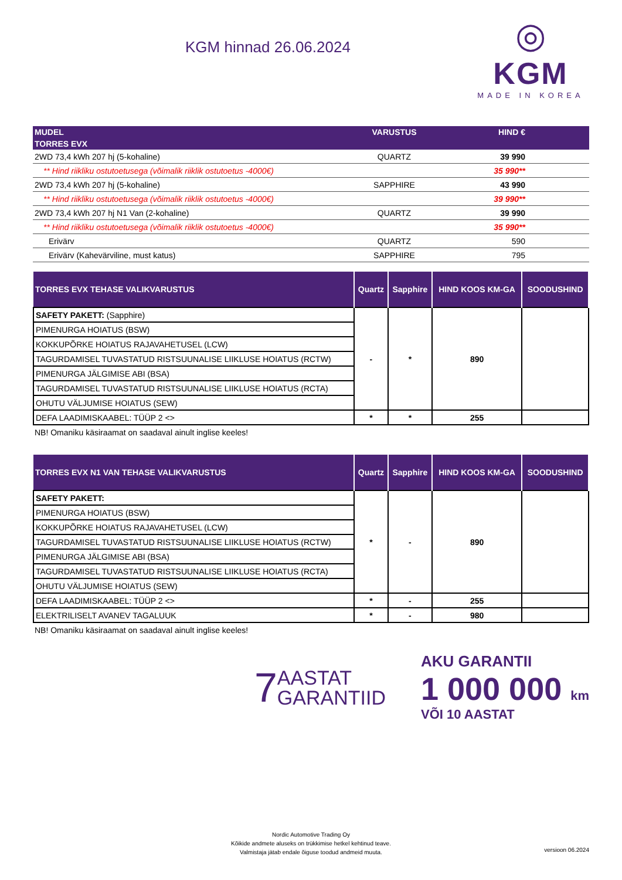KGM hinnad 26.06.2024
◎
KGM
MADE IN KOREA
| MUDEL | VARUSTUS | HIND € | |
| --- | --- | --- | --- |
| TORRES EVX | | | |
| 2WD 73,4 kWh 207 hj (5-kohaline) | QUARTZ | 39 990 | |
| ** Hind riikliku ostutoetusega (võimalik riiklik ostutoetus -4000€) | | 35 990** | |
| 2WD 73,4 kWh 207 hj (5-kohaline) | SAPPHIRE | 43 990 | |
| ** Hind riikliku ostutoetusega (võimalik riiklik ostutoetus -4000€) | | 39 990** | |
| 2WD 73,4 kWh 207 hj N1 Van (2-kohaline) | QUARTZ | 39 990 | |
| ** Hind riikliku ostutoetusega (võimalik riiklik ostutoetus -4000€) | | 35 990** | |
| Erivärv | QUARTZ | 590 | |
| Erivärv (Kahevärviline, must katus) | SAPPHIRE | 795 | |
| TORRES EVX TEHASE VALIKVARUSTUS | Quartz | Sapphire | HIND KOOS KM-GA | SOODUSHIND |
| --- | --- | --- | --- | --- |
| SAFETY PAKETT: (Sapphire) | - | * | 890 | |
| PIMENURGA HOIATUS (BSW) | | | | |
| KOKKUPÕRKE HOIATUS RAJAVAHETUSEL (LCW) | | | | |
| TAGURDAMISEL TUVASTATUD RISTSUUNALISE LIIKLUSE HOIATUS (RCTW) | | | | |
| PIMENURGA JÄLGIMISE ABI (BSA) | | | | |
| TAGURDAMISEL TUVASTATUD RISTSUUNALISE LIIKLUSE HOIATUS (RCTA) | | | | |
| OHUTU VÄLJUMISE HOIATUS (SEW) | | | | |
| DEFA LAADIMISKAABEL: TÜÜP 2 <> | * | * | 255 | |
NB! Omaniku käsiraamat on saadaval ainult inglise keeles!
| TORRES EVX N1 VAN TEHASE VALIKVARUSTUS | Quartz | Sapphire | HIND KOOS KM-GA | SOODUSHIND |
| --- | --- | --- | --- | --- |
| SAFETY PAKETT: | * | - | 890 | |
| PIMENURGA HOIATUS (BSW) | | | | |
| KOKKUPÕRKE HOIATUS RAJAVAHETUSEL (LCW) | | | | |
| TAGURDAMISEL TUVASTATUD RISTSUUNALISE LIIKLUSE HOIATUS (RCTW) | | | | |
| PIMENURGA JÄLGIMISE ABI (BSA) | | | | |
| TAGURDAMISEL TUVASTATUD RISTSUUNALISE LIIKLUSE HOIATUS (RCTA) | | | | |
| OHUTU VÄLJUMISE HOIATUS (SEW) | | | | |
| DEFA LAADIMISKAABEL: TÜÜP 2 <> | * | - | 255 | |
| ELEKTRILISELT AVANEV TAGALUUK | * | - | 980 | |
NB! Omaniku käsiraamat on saadaval ainult inglise keeles!
7 AASTAT
GARANTIID
AKU GARANTII
1 000 000 km
VÕI 10 AASTAT
Nordic Automotive Trading Oy
Kõikide andmete aluseks on trükkimise hetkel kehtinud teave.
Valmistaja jätab endale õiguse toodud andmeid muuta.
versioon 06.2024